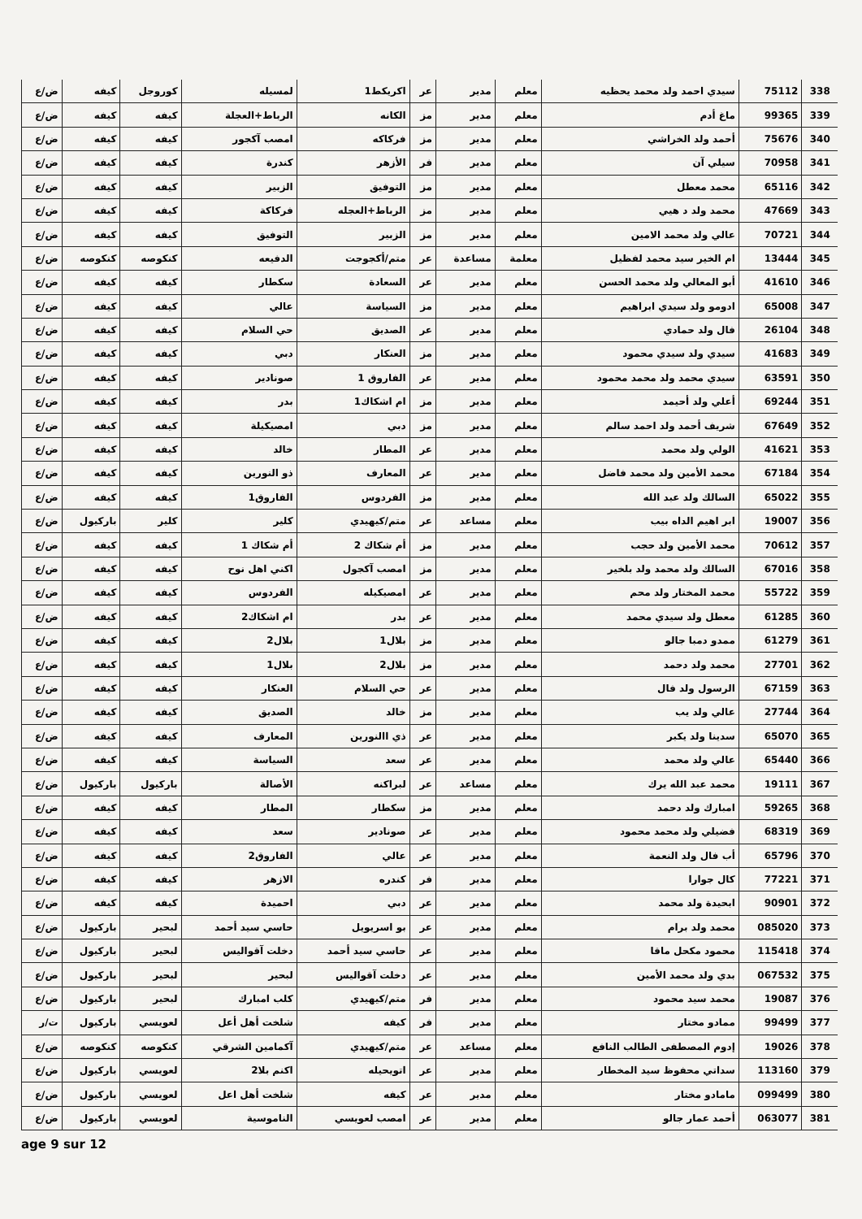| 338 | 75112 | سيدي احمد ولد محمد يحظيه | معلم | مدير | عر | اكريكط1 | لمسيله | كوروجل | كيفه | ض/ع |
| 339 | 99365 | ماغ أدم | معلم | مدير | مز | الكانه | الرباط+العجلة | كيفه | كيفه | ض/ع |
| 340 | 75676 | أحمد ولد الخراشي | معلم | مدير | مز | فركاكه | امصب آكجور | كيفه | كيفه | ض/ع |
| 341 | 70958 | سيلي آن | معلم | مدير | فر | الأزهر | كندرة | كيفه | كيفه | ض/ع |
| 342 | 65116 | محمد معطل | معلم | مدير | مز | التوفيق | الزبير | كيفه | كيفه | ض/ع |
| 343 | 47669 | محمد ولد د هيي | معلم | مدير | مز | الرباط+العجله | فركاكة | كيفه | كيفه | ض/ع |
| 344 | 70721 | عالي ولد محمد الامين | معلم | مدير | مز | الزبير | التوفيق | كيفه | كيفه | ض/ع |
| 345 | 13444 | ام الخير سيد محمد لفظيل | معلمة | مساعدة | عر | متم/أكجوجت | الدفيعه | كنكوصه | كنكوصه | ض/ع |
| 346 | 41610 | أبو المعالي ولد محمد الحسن | معلم | مدير | عر | السعادة | سكطار | كيفه | كيفه | ض/ع |
| 347 | 65008 | ادومو ولد سيدي ابراهيم | معلم | مدير | مز | السياسة | عالي | كيفه | كيفه | ض/ع |
| 348 | 26104 | فال ولد حمادي | معلم | مدير | عر | الصديق | حي السلام | كيفه | كيفه | ض/ع |
| 349 | 41683 | سيدي ولد سيدي محمود | معلم | مدير | مز | العنكار | دبي | كيفه | كيفه | ض/ع |
| 350 | 63591 | سيدي محمد ولد محمد محمود | معلم | مدير | عر | الفاروق 1 | صونادير | كيفه | كيفه | ض/ع |
| 351 | 69244 | أعلي ولد أحيمد | معلم | مدير | مز | ام اشكاك1 | بدر | كيفه | كيفه | ض/ع |
| 352 | 67649 | شريف أحمد ولد احمد سالم | معلم | مدير | مز | دبي | امصيكيلة | كيفه | كيفه | ض/ع |
| 353 | 41621 | الولي ولد محمد | معلم | مدير | عر | المطار | خالد | كيفه | كيفه | ض/ع |
| 354 | 67184 | محمد الأمين ولد محمد فاضل | معلم | مدير | عر | المعارف | ذو النورين | كيفه | كيفه | ض/ع |
| 355 | 65022 | السالك ولد عبد الله | معلم | مدير | مز | الفردوس | الفاروق1 | كيفه | كيفه | ض/ع |
| 356 | 19007 | ابر اهيم الداه بيب | معلم | مساعد | عر | متم/كيهيدي | كلير | كلير | باركيول | ض/ع |
| 357 | 70612 | محمد الأمين ولد حجب | معلم | مدير | مز | أم شكاك 2 | أم شكاك 1 | كيفه | كيفه | ض/ع |
| 358 | 67016 | السالك ولد محمد ولد بلخير | معلم | مدير | مز | امصب آكجول | اكني اهل نوح | كيفه | كيفه | ض/ع |
| 359 | 55722 | محمد المختار ولد محم | معلم | مدير | عر | امصيكيله | الفردوس | كيفه | كيفه | ض/ع |
| 360 | 61285 | معطل ولد سيدي محمد | معلم | مدير | عر | بدر | ام اشكاك2 | كيفه | كيفه | ض/ع |
| 361 | 61279 | ممدو دمبا جالو | معلم | مدير | مز | بلال1 | بلال2 | كيفه | كيفه | ض/ع |
| 362 | 27701 | محمد ولد دحمد | معلم | مدير | مز | بلال2 | بلال1 | كيفه | كيفه | ض/ع |
| 363 | 67159 | الرسول ولد فال | معلم | مدير | عر | حي السلام | العنكار | كيفه | كيفه | ض/ع |
| 364 | 27744 | عالي ولد يب | معلم | مدير | مز | خالد | الصديق | كيفه | كيفه | ض/ع |
| 365 | 65070 | سدينا ولد يكبر | معلم | مدير | عر | ذي االنورين | المعارف | كيفه | كيفه | ض/ع |
| 366 | 65440 | عالي ولد محمد | معلم | مدير | عر | سعد | السياسة | كيفه | كيفه | ض/ع |
| 367 | 19111 | محمد عبد الله يرك | معلم | مساعد | عر | لبراكنه | الأصالة | باركيول | باركيول | ض/ع |
| 368 | 59265 | امبارك ولد دحمد | معلم | مدير | مز | سكطار | المطار | كيفه | كيفه | ض/ع |
| 369 | 68319 | فضيلي ولد محمد محمود | معلم | مدير | عر | صونادير | سعد | كيفه | كيفه | ض/ع |
| 370 | 65796 | أب فال ولد النعمة | معلم | مدير | عر | عالي | الفاروق2 | كيفه | كيفه | ض/ع |
| 371 | 77221 | كال جوارا | معلم | مدير | فر | كندره | الازهر | كيفه | كيفه | ض/ع |
| 372 | 90901 | ابحيدة ولد محمد | معلم | مدير | عر | دبي | احميدة | كيفه | كيفه | ض/ع |
| 373 | 085020 | محمد ولد برام | معلم | مدير | عر | بو اسريويل | حاسي سيد أحمد | لبحير | باركيول | ض/ع |
| 374 | 115418 | محمود مكحل ماقا | معلم | مدير | عر | حاسي سيد أحمد | دخلت آقواليس | لبحير | باركيول | ض/ع |
| 375 | 067532 | بدي ولد محمد الأمين | معلم | مدير | عر | دخلت آقواليس | لبحير | لبحير | باركيول | ض/ع |
| 376 | 19087 | محمد سيد محمود | معلم | مدير | فر | متم/كيهيدي | كلب امبارك | لبحير | باركيول | ض/ع |
| 377 | 99499 | ممادو مختار | معلم | مدير | فر | كيفه | شلخت أهل أعل | لعويسي | باركيول | ت/ر |
| 378 | 19026 | إدوم المصطفى الطالب النافع | معلم | مساعد | عر | متم/كيهيدي | آكمامين الشرقي | كنكوصه | كنكوصه | ض/ع |
| 379 | 113160 | سداتي محفوظ سيد المخطار | معلم | مدير | عر | اتويحيله | اكنم بلا2 | لعويسي | باركيول | ض/ع |
| 380 | 099499 | مامادو مختار | معلم | مدير | عر | كيفه | شلخت أهل اعل | لعويسي | باركيول | ض/ع |
| 381 | 063077 | أحمد عمار جالو | معلم | مدير | عر | امصب لعويسي | الناموسية | لعويسي | باركيول | ض/ع |
age 9 sur 12